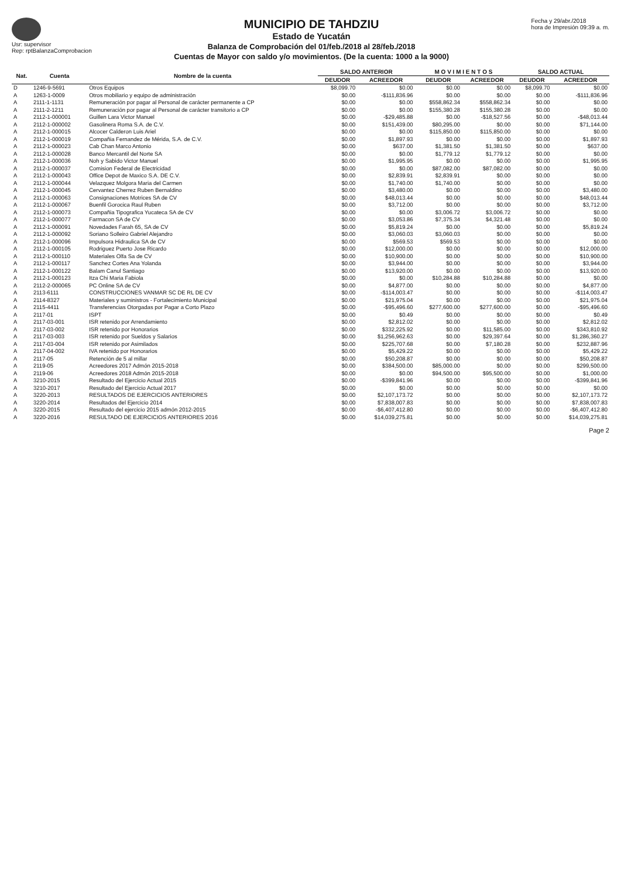Usr: supervisor
Rep: rptBalanzaComprobacion
MUNICIPIO DE TAHDZIU
Estado de Yucatán
Balanza de Comprobación del 01/feb./2018 al 28/feb./2018
Cuentas de Mayor con saldo y/o movimientos. (De la cuenta: 1000 a la 9000)
Fecha y 29/abr./2018
hora de Impresión 09:39 a. m.
| Nat. | Cuenta | Nombre de la cuenta | SALDO ANTERIOR | | M O V I M I E N T O S | | SALDO ACTUAL | |
| --- | --- | --- | --- | --- | --- | --- | --- | --- |
| | | | DEUDOR | ACREEDOR | DEUDOR | ACREEDOR | DEUDOR | ACREEDOR |
| D | 1246-9-5691 | Otros Equipos | $8,099.70 | $0.00 | $0.00 | $0.00 | $8,099.70 | $0.00 |
| A | 1263-1-0009 | Otros mobiliario y equipo de administración | $0.00 | -$111,836.96 | $0.00 | $0.00 | $0.00 | -$111,836.96 |
| A | 2111-1-1131 | Remuneración por pagar al Personal de carácter permanente a CP | $0.00 | $0.00 | $558,862.34 | $558,862.34 | $0.00 | $0.00 |
| A | 2111-2-1211 | Remuneración por pagar al Personal de carácter transitorio a CP | $0.00 | $0.00 | $155,380.28 | $155,380.28 | $0.00 | $0.00 |
| A | 2112-1-000001 | Guillen Lara Victor Manuel | $0.00 | -$29,485.88 | $0.00 | -$18,527.56 | $0.00 | -$48,013.44 |
| A | 2112-1-000002 | Gasolinera Roma S.A. de C.V. | $0.00 | $151,439.00 | $80,295.00 | $0.00 | $0.00 | $71,144.00 |
| A | 2112-1-000015 | Alcocer Calderon Luis Ariel | $0.00 | $0.00 | $115,850.00 | $115,850.00 | $0.00 | $0.00 |
| A | 2112-1-000019 | Compañia Fernandez de Mérida, S.A. de C.V. | $0.00 | $1,897.93 | $0.00 | $0.00 | $0.00 | $1,897.93 |
| A | 2112-1-000023 | Cab Chan Marco Antonio | $0.00 | $637.00 | $1,381.50 | $1,381.50 | $0.00 | $637.00 |
| A | 2112-1-000028 | Banco Mercantil del Norte SA | $0.00 | $0.00 | $1,779.12 | $1,779.12 | $0.00 | $0.00 |
| A | 2112-1-000036 | Noh y Sabido Victor Manuel | $0.00 | $1,995.95 | $0.00 | $0.00 | $0.00 | $1,995.95 |
| A | 2112-1-000037 | Comision Federal de Electricidad | $0.00 | $0.00 | $87,082.00 | $87,082.00 | $0.00 | $0.00 |
| A | 2112-1-000043 | Office Depot de Maxico S.A. DE C.V. | $0.00 | $2,839.91 | $2,839.91 | $0.00 | $0.00 | $0.00 |
| A | 2112-1-000044 | Velazquez Molgora Maria del Carmen | $0.00 | $1,740.00 | $1,740.00 | $0.00 | $0.00 | $0.00 |
| A | 2112-1-000045 | Cervantez Cherrez Ruben Bernaldino | $0.00 | $3,480.00 | $0.00 | $0.00 | $0.00 | $3,480.00 |
| A | 2112-1-000063 | Consignaciones Motrices SA de CV | $0.00 | $48,013.44 | $0.00 | $0.00 | $0.00 | $48,013.44 |
| A | 2112-1-000067 | Buenfil Gorocica Raul Ruben | $0.00 | $3,712.00 | $0.00 | $0.00 | $0.00 | $3,712.00 |
| A | 2112-1-000073 | Compañia Tipografica Yucateca SA de CV | $0.00 | $0.00 | $3,006.72 | $3,006.72 | $0.00 | $0.00 |
| A | 2112-1-000077 | Farmacon SA de CV | $0.00 | $3,053.86 | $7,375.34 | $4,321.48 | $0.00 | $0.00 |
| A | 2112-1-000091 | Novedades Farah 65, SA de CV | $0.00 | $5,819.24 | $0.00 | $0.00 | $0.00 | $5,819.24 |
| A | 2112-1-000092 | Soriano Solleiro Gabriel Alejandro | $0.00 | $3,060.03 | $3,060.03 | $0.00 | $0.00 | $0.00 |
| A | 2112-1-000096 | Impulsora Hidraulica SA de CV | $0.00 | $569.53 | $569.53 | $0.00 | $0.00 | $0.00 |
| A | 2112-1-000105 | Rodriguez Puerto Jose Ricardo | $0.00 | $12,000.00 | $0.00 | $0.00 | $0.00 | $12,000.00 |
| A | 2112-1-000110 | Materiales Olfa Sa de CV | $0.00 | $10,900.00 | $0.00 | $0.00 | $0.00 | $10,900.00 |
| A | 2112-1-000117 | Sanchez Cortes Ana Yolanda | $0.00 | $3,944.00 | $0.00 | $0.00 | $0.00 | $3,944.00 |
| A | 2112-1-000122 | Balam Canul Santiago | $0.00 | $13,920.00 | $0.00 | $0.00 | $0.00 | $13,920.00 |
| A | 2112-1-000123 | Itza Chi Maria Fabiola | $0.00 | $0.00 | $10,284.88 | $10,284.88 | $0.00 | $0.00 |
| A | 2112-2-000065 | PC Online SA de CV | $0.00 | $4,877.00 | $0.00 | $0.00 | $0.00 | $4,877.00 |
| A | 2113-6111 | CONSTRUCCIONES VANMAR SC DE RL DE CV | $0.00 | -$114,003.47 | $0.00 | $0.00 | $0.00 | -$114,003.47 |
| A | 2114-8327 | Materiales y suministros - Fortalecimiento Municipal | $0.00 | $21,975.04 | $0.00 | $0.00 | $0.00 | $21,975.04 |
| A | 2115-4411 | Transferencias Otorgadas por Pagar a Corto Plazo | $0.00 | -$95,496.60 | $277,600.00 | $277,600.00 | $0.00 | -$95,496.60 |
| A | 2117-01 | ISPT | $0.00 | $0.49 | $0.00 | $0.00 | $0.00 | $0.49 |
| A | 2117-03-001 | ISR retenido por Arrendamiento | $0.00 | $2,812.02 | $0.00 | $0.00 | $0.00 | $2,812.02 |
| A | 2117-03-002 | ISR retenido por Honorarios | $0.00 | $332,225.92 | $0.00 | $11,585.00 | $0.00 | $343,810.92 |
| A | 2117-03-003 | ISR retenido por Sueldos y Salarios | $0.00 | $1,256,962.63 | $0.00 | $29,397.64 | $0.00 | $1,286,360.27 |
| A | 2117-03-004 | ISR retenido por Asimilados | $0.00 | $225,707.68 | $0.00 | $7,180.28 | $0.00 | $232,887.96 |
| A | 2117-04-002 | IVA retenido por Honorarios | $0.00 | $5,429.22 | $0.00 | $0.00 | $0.00 | $5,429.22 |
| A | 2117-05 | Retención de 5 al millar | $0.00 | $50,208.87 | $0.00 | $0.00 | $0.00 | $50,208.87 |
| A | 2119-05 | Acreedores 2017 Admón 2015-2018 | $0.00 | $384,500.00 | $85,000.00 | $0.00 | $0.00 | $299,500.00 |
| A | 2119-06 | Acreedores 2018 Admón 2015-2018 | $0.00 | $0.00 | $94,500.00 | $95,500.00 | $0.00 | $1,000.00 |
| A | 3210-2015 | Resultado del Ejercicio Actual 2015 | $0.00 | -$399,841.96 | $0.00 | $0.00 | $0.00 | -$399,841.96 |
| A | 3210-2017 | Resultado del Ejercicio Actual 2017 | $0.00 | $0.00 | $0.00 | $0.00 | $0.00 | $0.00 |
| A | 3220-2013 | RESULTADOS DE EJERCICIOS ANTERIORES | $0.00 | $2,107,173.72 | $0.00 | $0.00 | $0.00 | $2,107,173.72 |
| A | 3220-2014 | Resultados del Ejercicio 2014 | $0.00 | $7,838,007.83 | $0.00 | $0.00 | $0.00 | $7,838,007.83 |
| A | 3220-2015 | Resultado del ejercicio 2015 admón 2012-2015 | $0.00 | -$6,407,412.80 | $0.00 | $0.00 | $0.00 | -$6,407,412.80 |
| A | 3220-2016 | RESULTADO DE EJERCICIOS ANTERIORES 2016 | $0.00 | $14,039,275.81 | $0.00 | $0.00 | $0.00 | $14,039,275.81 |
Page 2